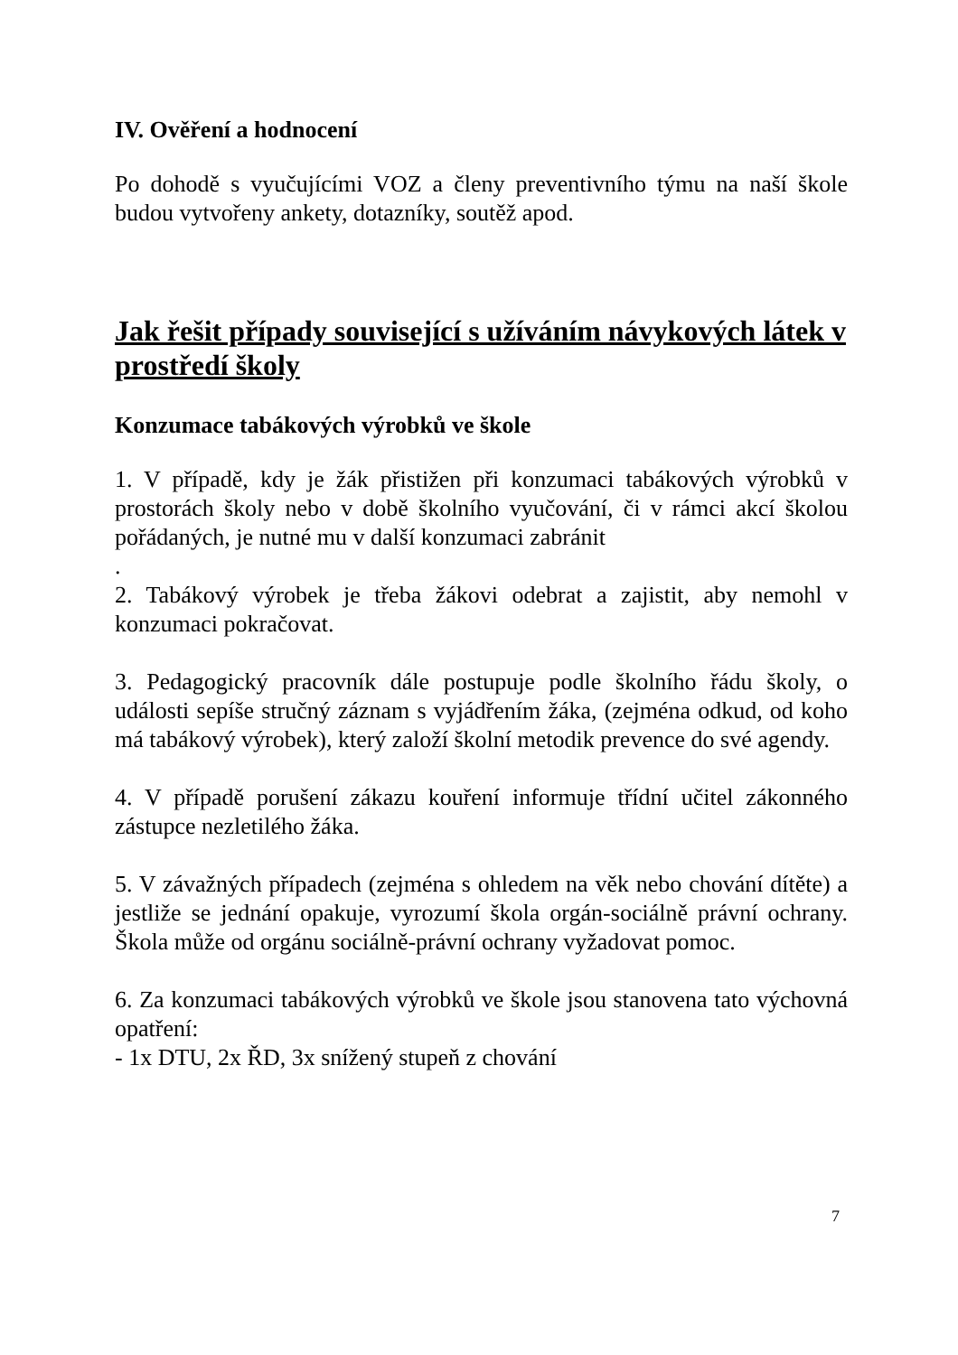IV. Ověření a hodnocení
Po dohodě s vyučujícími VOZ a členy preventivního týmu na naší škole budou vytvořeny ankety, dotazníky, soutěž apod.
Jak řešit případy související s užíváním návykových látek v prostředí školy
Konzumace tabákových výrobků ve škole
1. V případě, kdy je žák přistižen při konzumaci tabákových výrobků v prostorách školy nebo v době školního vyučování, či v rámci akcí školou pořádaných, je nutné mu v další konzumaci zabránit
.
2. Tabákový výrobek je třeba žákovi odebrat a zajistit, aby nemohl v konzumaci pokračovat.
3. Pedagogický pracovník dále postupuje podle školního řádu školy, o události sepíše stručný záznam s vyjádřením žáka, (zejména odkud, od koho má tabákový výrobek), který založí školní metodik prevence do své agendy.
4. V případě porušení zákazu kouření informuje třídní učitel zákonného zástupce nezletilého žáka.
5. V závažných případech (zejména s ohledem na věk nebo chování dítěte) a jestliže se jednání opakuje, vyrozumí škola orgán-sociálně právní ochrany. Škola může od orgánu sociálně-právní ochrany vyžadovat pomoc.
6. Za konzumaci tabákových výrobků ve škole jsou stanovena tato výchovná opatření:
- 1x DTU, 2x ŘD, 3x snížený stupeň z chování
7